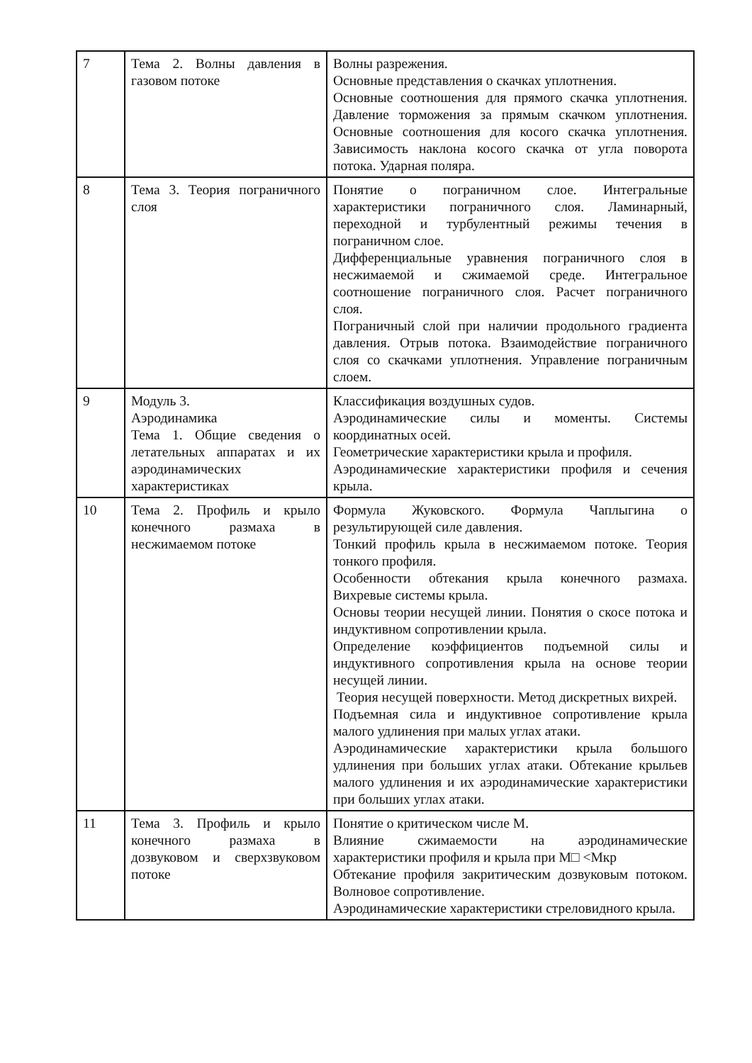| 7 | Тема 2. Волны давления в газовом потоке | Волны разрежения. Основные представления о скачках уплотнения. Основные соотношения для прямого скачка уплотнения. Давление торможения за прямым скачком уплотнения. Основные соотношения для косого скачка уплотнения. Зависимость наклона косого скачка от угла поворота потока. Ударная поляра. |
| 8 | Тема 3. Теория пограничного слоя | Понятие о пограничном слое. Интегральные характеристики пограничного слоя. Ламинарный, переходной и турбулентный режимы течения в пограничном слое. Дифференциальные уравнения пограничного слоя в несжимаемой и сжимаемой среде. Интегральное соотношение пограничного слоя. Расчет пограничного слоя. Пограничный слой при наличии продольного градиента давления. Отрыв потока. Взаимодействие пограничного слоя со скачками уплотнения. Управление пограничным слоем. |
| 9 | Модуль 3. Аэродинамика Тема 1. Общие сведения о летательных аппаратах и их аэродинамических характеристиках | Классификация воздушных судов. Аэродинамические силы и моменты. Системы координатных осей. Геометрические характеристики крыла и профиля. Аэродинамические характеристики профиля и сечения крыла. |
| 10 | Тема 2. Профиль и крыло конечного размаха в несжимаемом потоке | Формула Жуковского. Формула Чаплыгина о результирующей силе давления. Тонкий профиль крыла в несжимаемом потоке. Теория тонкого профиля. Особенности обтекания крыла конечного размаха. Вихревые системы крыла. Основы теории несущей линии. Понятия о скосе потока и индуктивном сопротивлении крыла. Определение коэффициентов подъемной силы и индуктивного сопротивления крыла на основе теории несущей линии. Теория несущей поверхности. Метод дискретных вихрей. Подъемная сила и индуктивное сопротивление крыла малого удлинения при малых углах атаки. Аэродинамические характеристики крыла большого удлинения при больших углах атаки. Обтекание крыльев малого удлинения и их аэродинамические характеристики при больших углах атаки. |
| 11 | Тема 3. Профиль и крыло конечного размаха в дозвуковом и сверхзвуковом потоке | Понятие о критическом числе М. Влияние сжимаемости на аэродинамические характеристики профиля и крыла при М□ <Мкр Обтекание профиля закритическим дозвуковым потоком. Волновое сопротивление. Аэродинамические характеристики стреловидного крыла. |